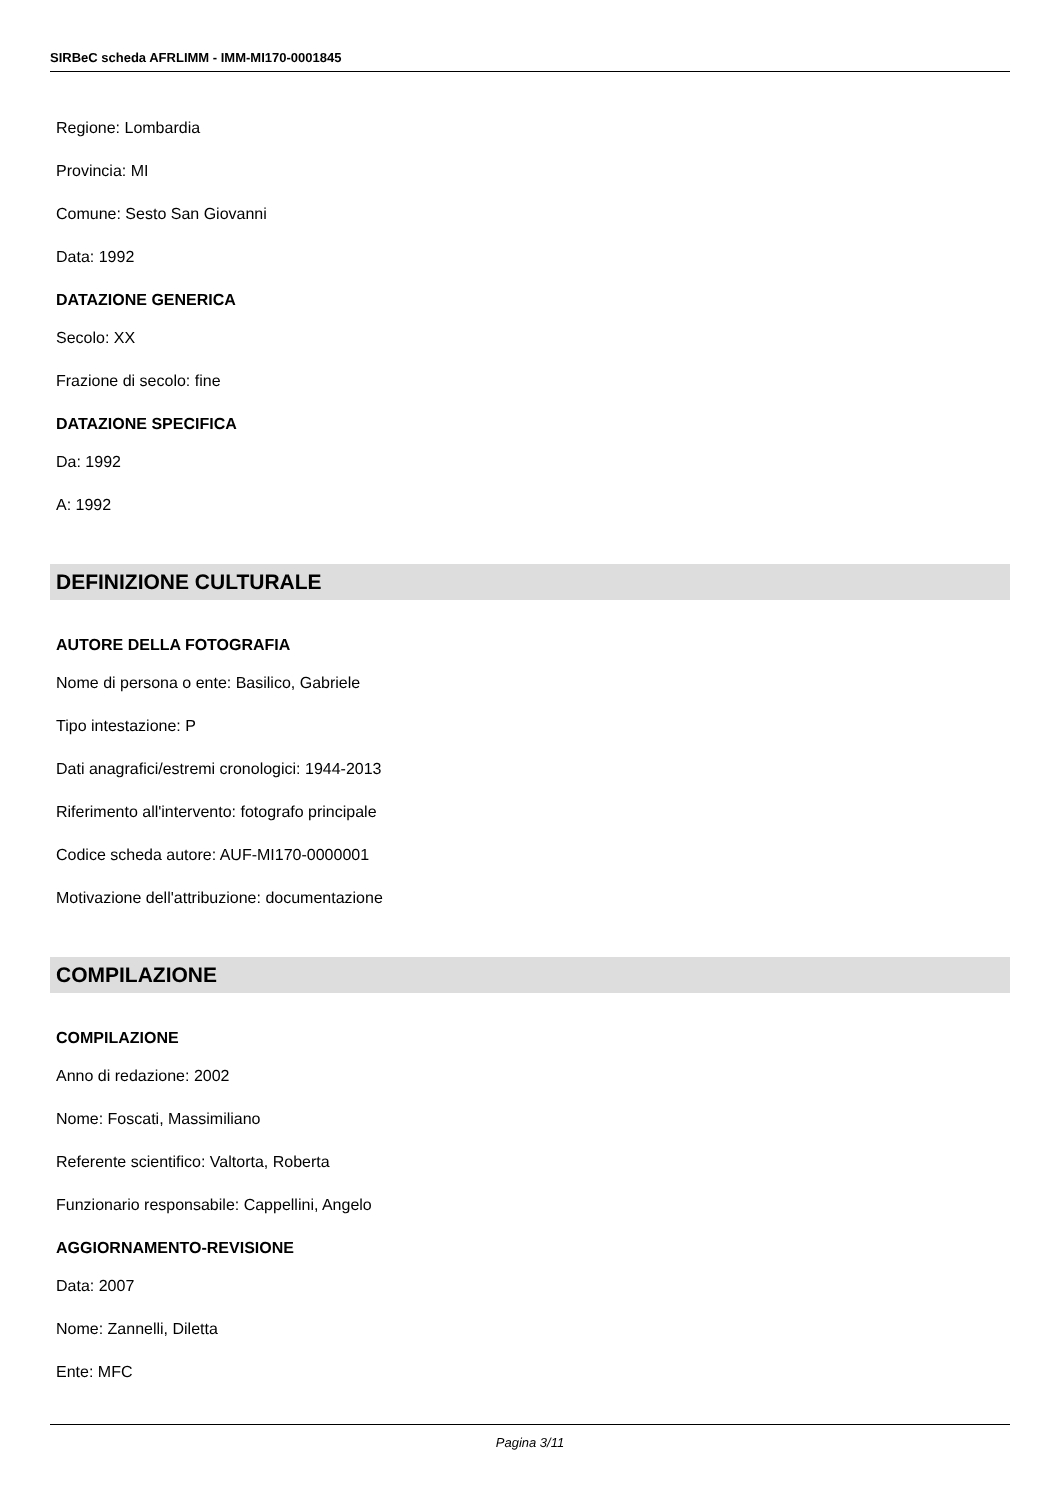SIRBeC scheda AFRLIMM - IMM-MI170-0001845
Regione: Lombardia
Provincia: MI
Comune: Sesto San Giovanni
Data: 1992
DATAZIONE GENERICA
Secolo: XX
Frazione di secolo: fine
DATAZIONE SPECIFICA
Da: 1992
A: 1992
DEFINIZIONE CULTURALE
AUTORE DELLA FOTOGRAFIA
Nome di persona o ente: Basilico, Gabriele
Tipo intestazione: P
Dati anagrafici/estremi cronologici: 1944-2013
Riferimento all'intervento: fotografo principale
Codice scheda autore: AUF-MI170-0000001
Motivazione dell'attribuzione: documentazione
COMPILAZIONE
COMPILAZIONE
Anno di redazione: 2002
Nome: Foscati, Massimiliano
Referente scientifico: Valtorta, Roberta
Funzionario responsabile: Cappellini, Angelo
AGGIORNAMENTO-REVISIONE
Data: 2007
Nome: Zannelli, Diletta
Ente: MFC
Pagina 3/11